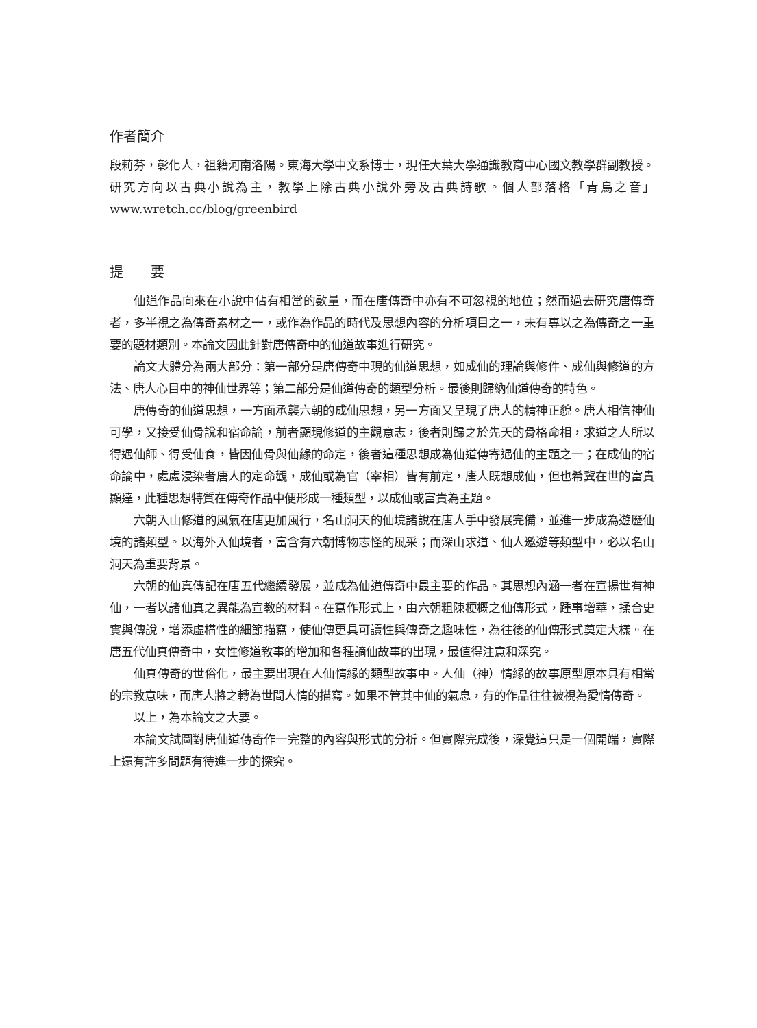作者簡介
段莉芬，彰化人，祖籍河南洛陽。東海大學中文系博士，現任大葉大學通識教育中心國文教學群副教授。研究方向以古典小說為主，教學上除古典小說外旁及古典詩歌。個人部落格「青鳥之音」www.wretch.cc/blog/greenbird
提　　要
仙道作品向來在小說中佔有相當的數量，而在唐傳奇中亦有不可忽視的地位；然而過去研究唐傳奇者，多半視之為傳奇素材之一，或作為作品的時代及思想內容的分析項目之一，未有專以之為傳奇之一重要的題材類別。本論文因此針對唐傳奇中的仙道故事進行研究。
論文大體分為兩大部分：第一部分是唐傳奇中現的仙道思想，如成仙的理論與修件、成仙與修道的方法、唐人心目中的神仙世界等；第二部分是仙道傳奇的類型分析。最後則歸納仙道傳奇的特色。
唐傳奇的仙道思想，一方面承襲六朝的成仙思想，另一方面又呈現了唐人的精神正貌。唐人相信神仙可學，又接受仙骨說和宿命論，前者顯現修道的主觀意志，後者則歸之於先天的骨格命相，求道之人所以得遇仙師、得受仙食，皆因仙骨與仙緣的命定，後者這種思想成為仙道傳寄遇仙的主題之一；在成仙的宿命論中，處處浸染者唐人的定命觀，成仙或為官（宰相）皆有前定，唐人既想成仙，但也希冀在世的富貴顯達，此種思想特質在傳奇作品中便形成一種類型，以成仙或富貴為主題。
六朝入山修道的風氣在唐更加風行，名山洞天的仙境諸說在唐人手中發展完備，並進一步成為遊歷仙境的諸類型。以海外入仙境者，富含有六朝博物志怪的風采；而深山求道、仙人邀遊等類型中，必以名山洞天為重要背景。
六朝的仙真傳記在唐五代繼續發展，並成為仙道傳奇中最主要的作品。其思想內涵一者在宣揚世有神仙，一者以諸仙真之異能為宣教的材料。在寫作形式上，由六朝粗陳梗概之仙傳形式，踵事增華，揉合史實與傳說，增添虛構性的細節描寫，使仙傳更具可讀性與傳奇之趣味性，為往後的仙傳形式奠定大樣。在唐五代仙真傳奇中，女性修道教事的增加和各種謫仙故事的出現，最值得注意和深究。
仙真傳奇的世俗化，最主要出現在人仙情緣的類型故事中。人仙（神）情緣的故事原型原本具有相當的宗教意味，而唐人將之轉為世間人情的描寫。如果不管其中仙的氣息，有的作品往往被視為愛情傳奇。
以上，為本論文之大要。
本論文試圖對唐仙道傳奇作一完整的內容與形式的分析。但實際完成後，深覺這只是一個開端，實際上還有許多問題有待進一步的探究。